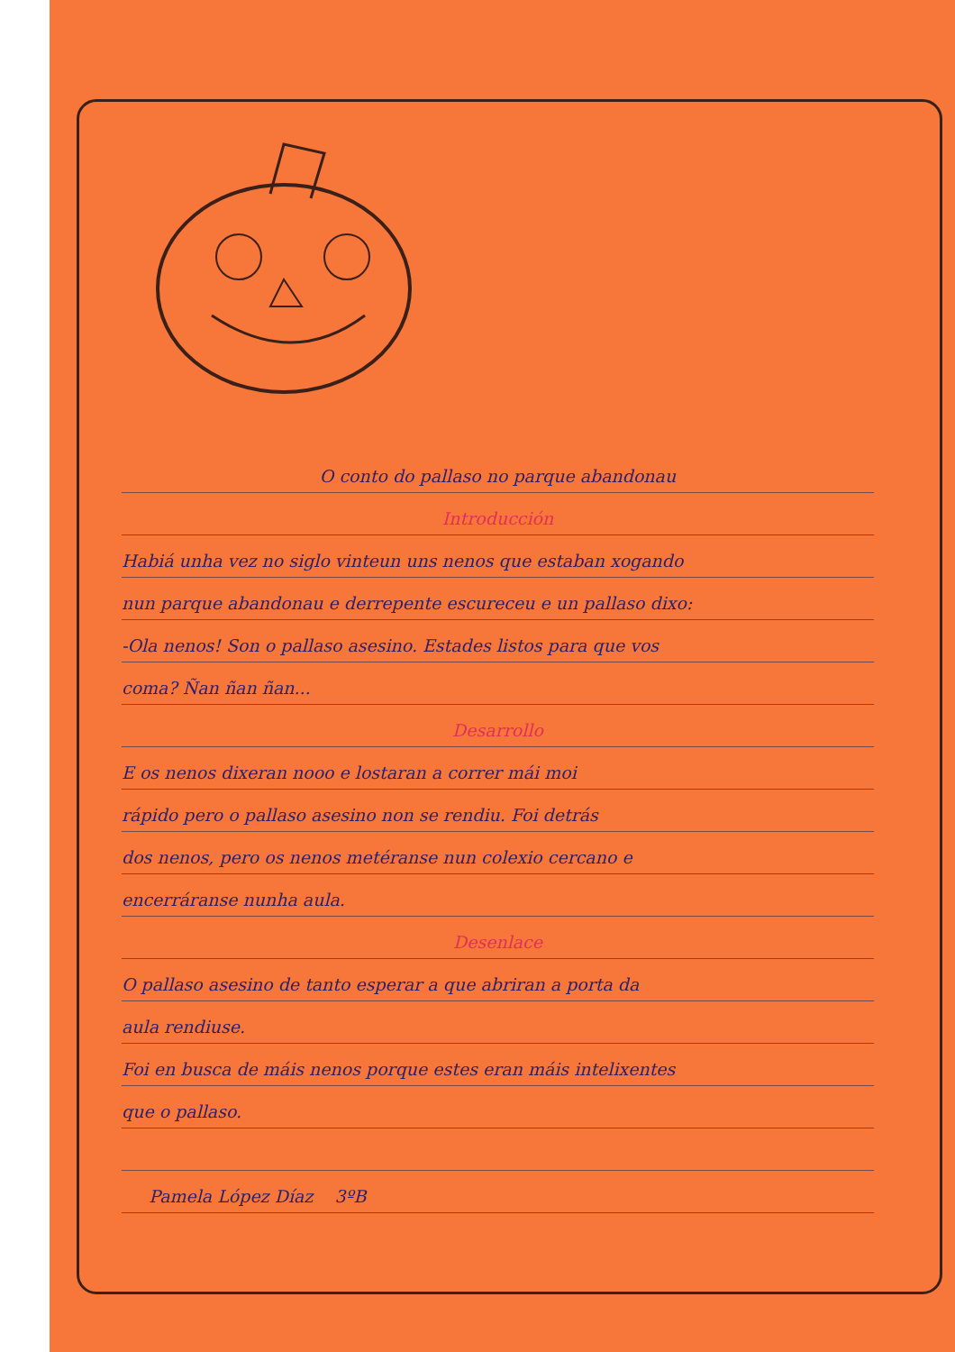O conto do pallaso no parque abandonau
Introducción
Habiá unha vez no siglo vinteun uns nenos que estaban xogando
nun parque abandonau e derrepente escureceu e un pallaso dixo:
-Ola nenos! Son o pallaso asesino. Estades listos para que vos
coma? Ñan ñan ñan...
Desarrollo
E os nenos dixeran nooo e lostaran a correr mái moi
rápido pero o pallaso asesino non se rendiu. Foi detrás
dos nenos, pero os nenos metéranse nun colexio cercano e
encerráranse nunha aula.
Desenlace
O pallaso asesino de tanto esperar a que abriran a porta da
aula rendiuse.
Foi en busca de máis nenos porque estes eran máis intelixentes
que o pallaso.
Pamela López Díaz 3ºB